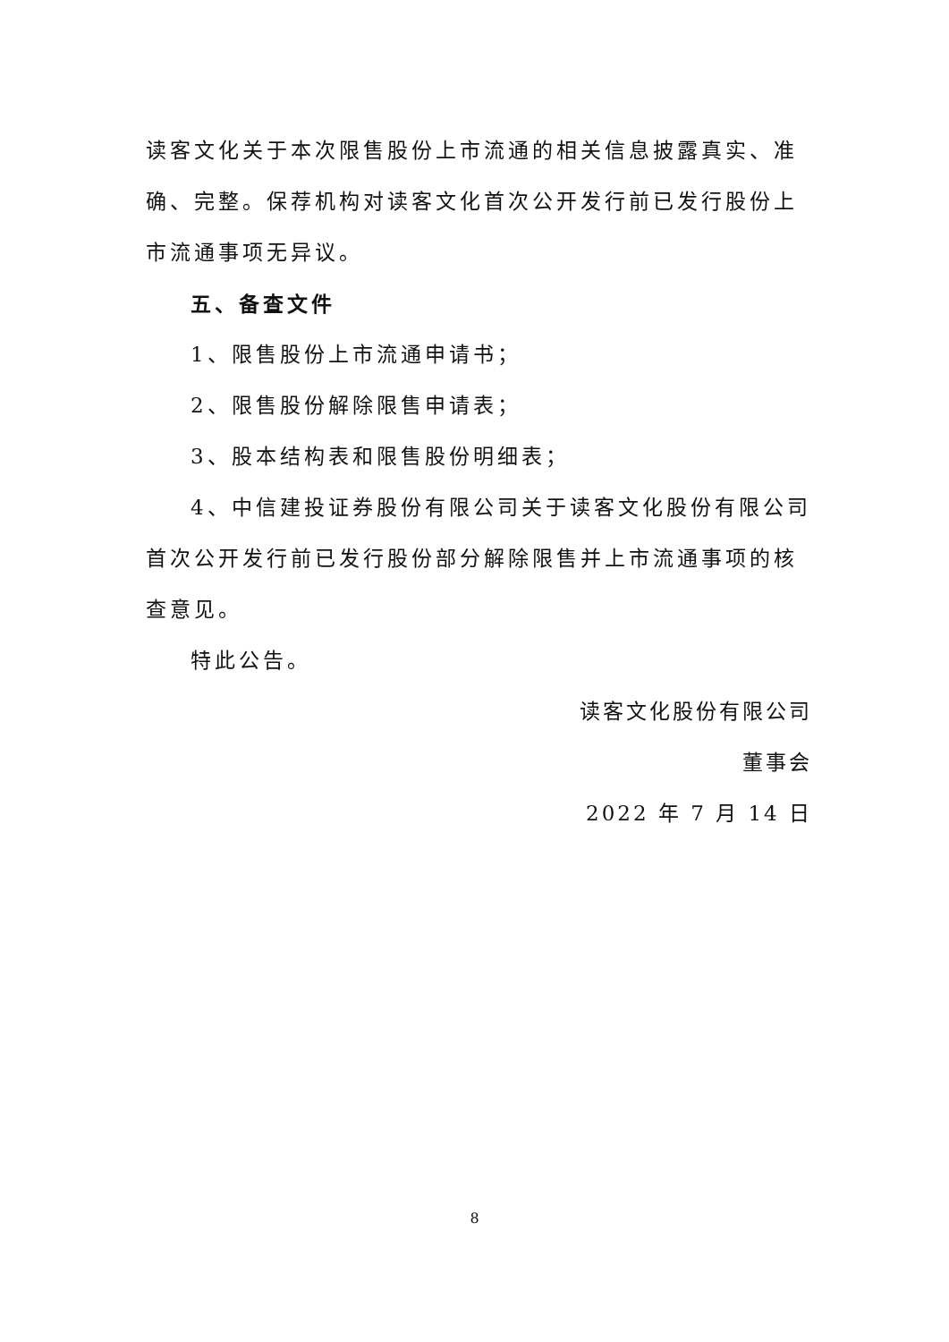读客文化关于本次限售股份上市流通的相关信息披露真实、准确、完整。保荐机构对读客文化首次公开发行前已发行股份上市流通事项无异议。
五、备查文件
1、限售股份上市流通申请书；
2、限售股份解除限售申请表；
3、股本结构表和限售股份明细表；
4、中信建投证券股份有限公司关于读客文化股份有限公司首次公开发行前已发行股份部分解除限售并上市流通事项的核查意见。
特此公告。
读客文化股份有限公司
董事会
2022 年 7 月 14 日
8